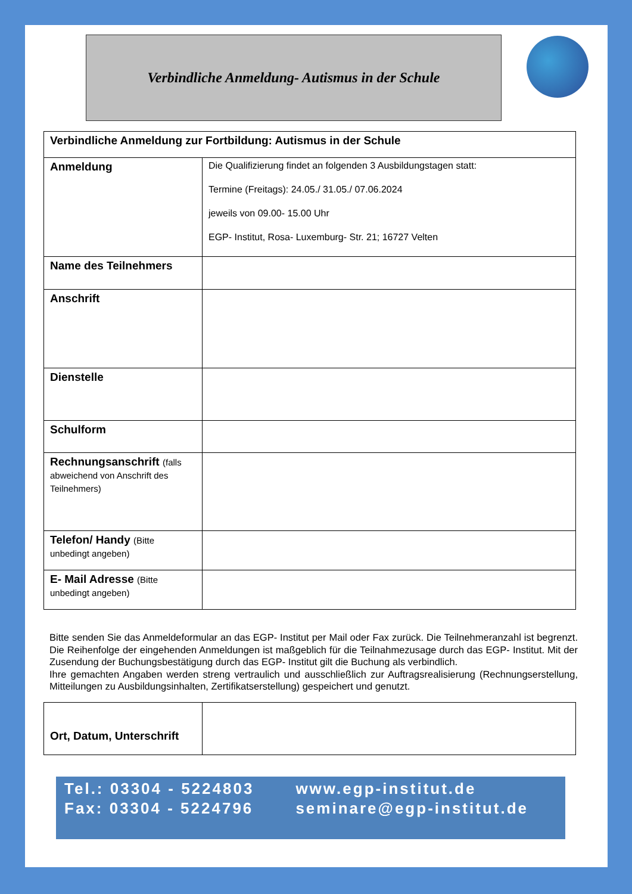Verbindliche Anmeldung- Autismus in der Schule
| Verbindliche Anmeldung zur Fortbildung: Autismus in der Schule | |
| Anmeldung | Die Qualifizierung findet an folgenden 3 Ausbildungstagen statt: Termine (Freitags): 24.05./ 31.05./ 07.06.2024 jeweils von 09.00- 15.00 Uhr EGP- Institut, Rosa- Luxemburg- Str. 21; 16727 Velten |
| Name des Teilnehmers | |
| Anschrift | |
| Dienstelle | |
| Schulform | |
| Rechnungsanschrift (falls abweichend von Anschrift des Teilnehmers) | |
| Telefon/ Handy (Bitte unbedingt angeben) | |
| E- Mail Adresse (Bitte unbedingt angeben) | |
Bitte senden Sie das Anmeldeformular an das EGP- Institut per Mail oder Fax zurück. Die Teilnehmeranzahl ist begrenzt. Die Reihenfolge der eingehenden Anmeldungen ist maßgeblich für die Teilnahmezusage durch das EGP- Institut. Mit der Zusendung der Buchungsbestätigung durch das EGP- Institut gilt die Buchung als verbindlich.
Ihre gemachten Angaben werden streng vertraulich und ausschließlich zur Auftragsrealisierung (Rechnungserstellung, Mitteilungen zu Ausbildungsinhalten, Zertifikatserstellung) gespeichert und genutzt.
| Ort, Datum, Unterschrift | |
Tel.: 03304 - 5224803
Fax: 03304 - 5224796
www.egp-institut.de
seminare@egp-institut.de